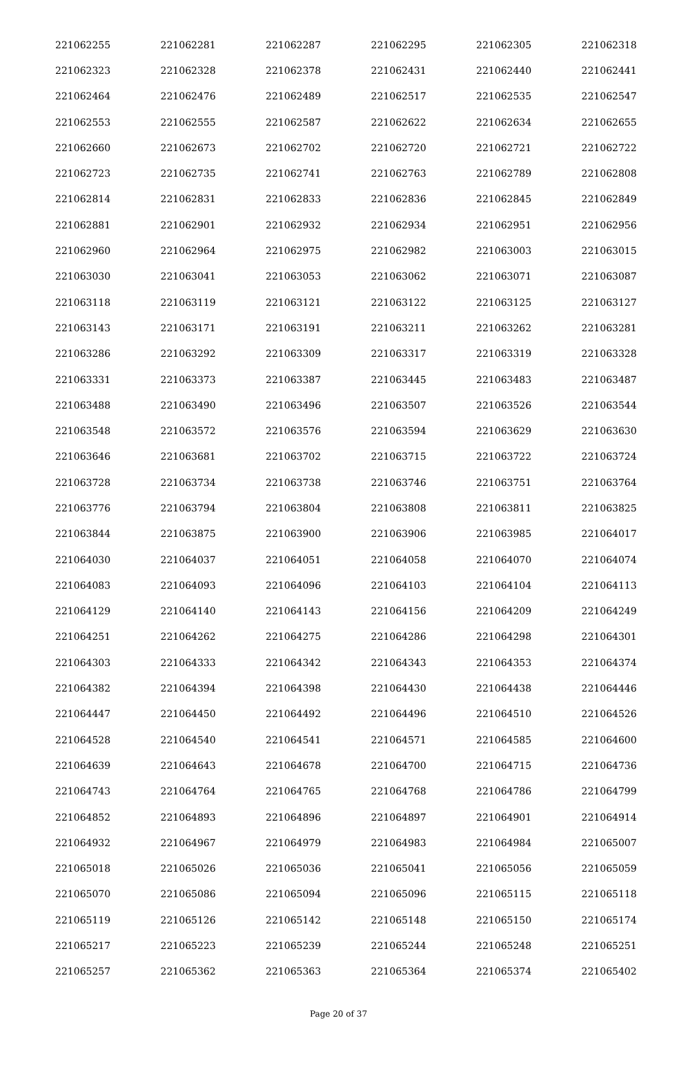| 221062255 | 221062281 | 221062287 | 221062295 | 221062305 | 221062318 |
| 221062323 | 221062328 | 221062378 | 221062431 | 221062440 | 221062441 |
| 221062464 | 221062476 | 221062489 | 221062517 | 221062535 | 221062547 |
| 221062553 | 221062555 | 221062587 | 221062622 | 221062634 | 221062655 |
| 221062660 | 221062673 | 221062702 | 221062720 | 221062721 | 221062722 |
| 221062723 | 221062735 | 221062741 | 221062763 | 221062789 | 221062808 |
| 221062814 | 221062831 | 221062833 | 221062836 | 221062845 | 221062849 |
| 221062881 | 221062901 | 221062932 | 221062934 | 221062951 | 221062956 |
| 221062960 | 221062964 | 221062975 | 221062982 | 221063003 | 221063015 |
| 221063030 | 221063041 | 221063053 | 221063062 | 221063071 | 221063087 |
| 221063118 | 221063119 | 221063121 | 221063122 | 221063125 | 221063127 |
| 221063143 | 221063171 | 221063191 | 221063211 | 221063262 | 221063281 |
| 221063286 | 221063292 | 221063309 | 221063317 | 221063319 | 221063328 |
| 221063331 | 221063373 | 221063387 | 221063445 | 221063483 | 221063487 |
| 221063488 | 221063490 | 221063496 | 221063507 | 221063526 | 221063544 |
| 221063548 | 221063572 | 221063576 | 221063594 | 221063629 | 221063630 |
| 221063646 | 221063681 | 221063702 | 221063715 | 221063722 | 221063724 |
| 221063728 | 221063734 | 221063738 | 221063746 | 221063751 | 221063764 |
| 221063776 | 221063794 | 221063804 | 221063808 | 221063811 | 221063825 |
| 221063844 | 221063875 | 221063900 | 221063906 | 221063985 | 221064017 |
| 221064030 | 221064037 | 221064051 | 221064058 | 221064070 | 221064074 |
| 221064083 | 221064093 | 221064096 | 221064103 | 221064104 | 221064113 |
| 221064129 | 221064140 | 221064143 | 221064156 | 221064209 | 221064249 |
| 221064251 | 221064262 | 221064275 | 221064286 | 221064298 | 221064301 |
| 221064303 | 221064333 | 221064342 | 221064343 | 221064353 | 221064374 |
| 221064382 | 221064394 | 221064398 | 221064430 | 221064438 | 221064446 |
| 221064447 | 221064450 | 221064492 | 221064496 | 221064510 | 221064526 |
| 221064528 | 221064540 | 221064541 | 221064571 | 221064585 | 221064600 |
| 221064639 | 221064643 | 221064678 | 221064700 | 221064715 | 221064736 |
| 221064743 | 221064764 | 221064765 | 221064768 | 221064786 | 221064799 |
| 221064852 | 221064893 | 221064896 | 221064897 | 221064901 | 221064914 |
| 221064932 | 221064967 | 221064979 | 221064983 | 221064984 | 221065007 |
| 221065018 | 221065026 | 221065036 | 221065041 | 221065056 | 221065059 |
| 221065070 | 221065086 | 221065094 | 221065096 | 221065115 | 221065118 |
| 221065119 | 221065126 | 221065142 | 221065148 | 221065150 | 221065174 |
| 221065217 | 221065223 | 221065239 | 221065244 | 221065248 | 221065251 |
| 221065257 | 221065362 | 221065363 | 221065364 | 221065374 | 221065402 |
Page 20 of 37